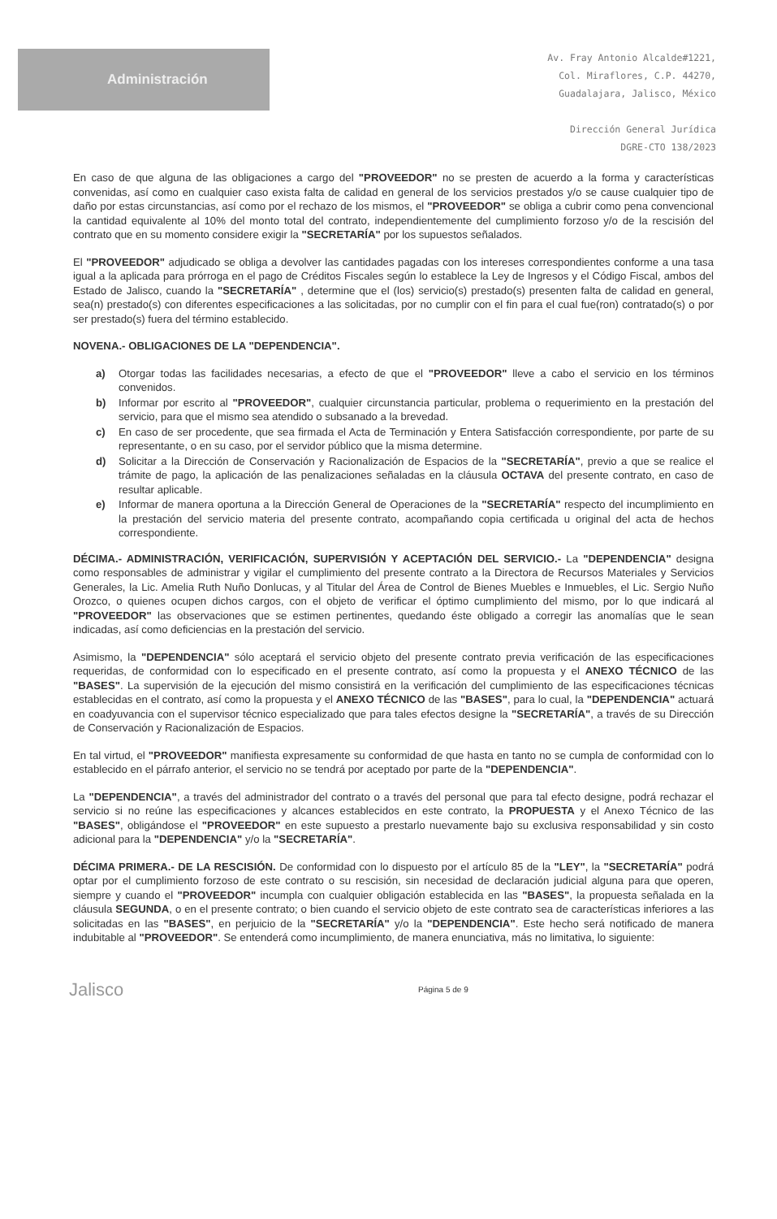Administración
Av. Fray Antonio Alcalde#1221,
Col. Miraflores, C.P. 44270,
Guadalajara, Jalisco, México
Dirección General Jurídica
DGRE-CTO 138/2023
En caso de que alguna de las obligaciones a cargo del "PROVEEDOR" no se presten de acuerdo a la forma y características convenidas, así como en cualquier caso exista falta de calidad en general de los servicios prestados y/o se cause cualquier tipo de daño por estas circunstancias, así como por el rechazo de los mismos, el "PROVEEDOR" se obliga a cubrir como pena convencional la cantidad equivalente al 10% del monto total del contrato, independientemente del cumplimiento forzoso y/o de la rescisión del contrato que en su momento considere exigir la "SECRETARÍA" por los supuestos señalados.
El "PROVEEDOR" adjudicado se obliga a devolver las cantidades pagadas con los intereses correspondientes conforme a una tasa igual a la aplicada para prórroga en el pago de Créditos Fiscales según lo establece la Ley de Ingresos y el Código Fiscal, ambos del Estado de Jalisco, cuando la "SECRETARÍA" , determine que el (los) servicio(s) prestado(s) presenten falta de calidad en general, sea(n) prestado(s) con diferentes especificaciones a las solicitadas, por no cumplir con el fin para el cual fue(ron) contratado(s) o por ser prestado(s) fuera del término establecido.
NOVENA.- OBLIGACIONES DE LA "DEPENDENCIA".
a) Otorgar todas las facilidades necesarias, a efecto de que el "PROVEEDOR" lleve a cabo el servicio en los términos convenidos.
b) Informar por escrito al "PROVEEDOR", cualquier circunstancia particular, problema o requerimiento en la prestación del servicio, para que el mismo sea atendido o subsanado a la brevedad.
c) En caso de ser procedente, que sea firmada el Acta de Terminación y Entera Satisfacción correspondiente, por parte de su representante, o en su caso, por el servidor público que la misma determine.
d) Solicitar a la Dirección de Conservación y Racionalización de Espacios de la "SECRETARÍA", previo a que se realice el trámite de pago, la aplicación de las penalizaciones señaladas en la cláusula OCTAVA del presente contrato, en caso de resultar aplicable.
e) Informar de manera oportuna a la Dirección General de Operaciones de la "SECRETARÍA" respecto del incumplimiento en la prestación del servicio materia del presente contrato, acompañando copia certificada u original del acta de hechos correspondiente.
DÉCIMA.- ADMINISTRACIÓN, VERIFICACIÓN, SUPERVISIÓN Y ACEPTACIÓN DEL SERVICIO.- La "DEPENDENCIA" designa como responsables de administrar y vigilar el cumplimiento del presente contrato a la Directora de Recursos Materiales y Servicios Generales, la Lic. Amelia Ruth Nuño Donlucas, y al Titular del Área de Control de Bienes Muebles e Inmuebles, el Lic. Sergio Nuño Orozco, o quienes ocupen dichos cargos, con el objeto de verificar el óptimo cumplimiento del mismo, por lo que indicará al "PROVEEDOR" las observaciones que se estimen pertinentes, quedando éste obligado a corregir las anomalías que le sean indicadas, así como deficiencias en la prestación del servicio.
Asimismo, la "DEPENDENCIA" sólo aceptará el servicio objeto del presente contrato previa verificación de las especificaciones requeridas, de conformidad con lo especificado en el presente contrato, así como la propuesta y el ANEXO TÉCNICO de las "BASES". La supervisión de la ejecución del mismo consistirá en la verificación del cumplimiento de las especificaciones técnicas establecidas en el contrato, así como la propuesta y el ANEXO TÉCNICO de las "BASES", para lo cual, la "DEPENDENCIA" actuará en coadyuvancia con el supervisor técnico especializado que para tales efectos designe la "SECRETARÍA", a través de su Dirección de Conservación y Racionalización de Espacios.
En tal virtud, el "PROVEEDOR" manifiesta expresamente su conformidad de que hasta en tanto no se cumpla de conformidad con lo establecido en el párrafo anterior, el servicio no se tendrá por aceptado por parte de la "DEPENDENCIA".
La "DEPENDENCIA", a través del administrador del contrato o a través del personal que para tal efecto designe, podrá rechazar el servicio si no reúne las especificaciones y alcances establecidos en este contrato, la PROPUESTA y el Anexo Técnico de las "BASES", obligándose el "PROVEEDOR" en este supuesto a prestarlo nuevamente bajo su exclusiva responsabilidad y sin costo adicional para la "DEPENDENCIA" y/o la "SECRETARÍA".
DÉCIMA PRIMERA.- DE LA RESCISIÓN. De conformidad con lo dispuesto por el artículo 85 de la "LEY", la "SECRETARÍA" podrá optar por el cumplimiento forzoso de este contrato o su rescisión, sin necesidad de declaración judicial alguna para que operen, siempre y cuando el "PROVEEDOR" incumpla con cualquier obligación establecida en las "BASES", la propuesta señalada en la cláusula SEGUNDA, o en el presente contrato; o bien cuando el servicio objeto de este contrato sea de características inferiores a las solicitadas en las "BASES", en perjuicio de la "SECRETARÍA" y/o la "DEPENDENCIA". Este hecho será notificado de manera indubitable al "PROVEEDOR". Se entenderá como incumplimiento, de manera enunciativa, más no limitativa, lo siguiente:
Jalisco
Página 5 de 9